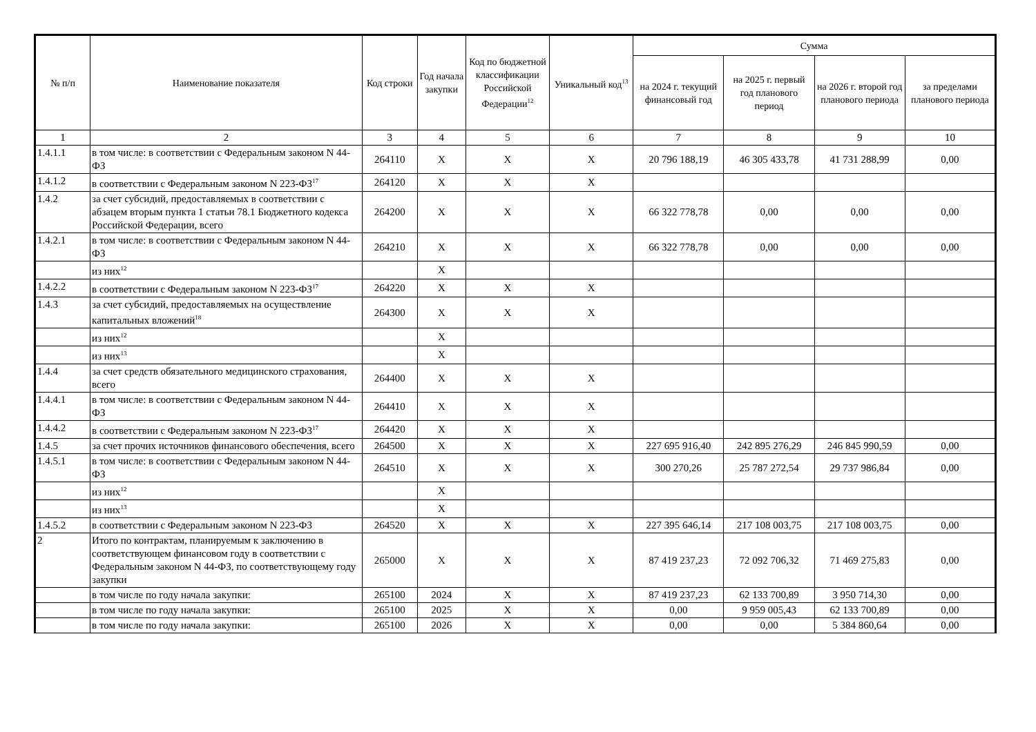| № п/п | Наименование показателя | Код строки | Год начала закупки | Код по бюджетной классификации Российской Федерации<sup>12</sup> | Уникальный код<sup>13</sup> | Сумма | | | |
| --- | --- | --- | --- | --- | --- | --- | --- | --- | --- |
| | | | | | | на 2024 г. текущий финансовый год | на 2025 г. первый год планового период | на 2026 г. второй год планового периода | за пределами планового периода |
| 1 | 2 | 3 | 4 | 5 | 6 | 7 | 8 | 9 | 10 |
| 1.4.1.1 | в том числе: в соответствии с Федеральным законом N 44-ФЗ | 264110 | X | X | X | 20 796 188,19 | 46 305 433,78 | 41 731 288,99 | 0,00 |
| 1.4.1.2 | в соответствии с Федеральным законом N 223-ФЗ<sup>17</sup> | 264120 | X | X | X | | | | |
| 1.4.2 | за счет субсидий, предоставляемых в соответствии с абзацем вторым пункта 1 статьи 78.1 Бюджетного кодекса Российской Федерации, всего | 264200 | X | X | X | 66 322 778,78 | 0,00 | 0,00 | 0,00 |
| 1.4.2.1 | в том числе: в соответствии с Федеральным законом N 44-ФЗ | 264210 | X | X | X | 66 322 778,78 | 0,00 | 0,00 | 0,00 |
| | из них<sup>12</sup> | | X | | | | | | |
| 1.4.2.2 | в соответствии с Федеральным законом N 223-ФЗ<sup>17</sup> | 264220 | X | X | X | | | | |
| 1.4.3 | за счет субсидий, предоставляемых на осуществление капитальных вложений<sup>18</sup> | 264300 | X | X | X | | | | |
| | из них<sup>12</sup> | | X | | | | | | |
| | из них<sup>13</sup> | | X | | | | | | |
| 1.4.4 | за счет средств обязательного медицинского страхования, всего | 264400 | X | X | X | | | | |
| 1.4.4.1 | в том числе: в соответствии с Федеральным законом N 44-ФЗ | 264410 | X | X | X | | | | |
| 1.4.4.2 | в соответствии с Федеральным законом N 223-ФЗ<sup>17</sup> | 264420 | X | X | X | | | | |
| 1.4.5 | за счет прочих источников финансового обеспечения, всего | 264500 | X | X | X | 227 695 916,40 | 242 895 276,29 | 246 845 990,59 | 0,00 |
| 1.4.5.1 | в том числе: в соответствии с Федеральным законом N 44-ФЗ | 264510 | X | X | X | 300 270,26 | 25 787 272,54 | 29 737 986,84 | 0,00 |
| | из них<sup>12</sup> | | X | | | | | | |
| | из них<sup>13</sup> | | X | | | | | | |
| 1.4.5.2 | в соответствии с Федеральным законом N 223-ФЗ | 264520 | X | X | X | 227 395 646,14 | 217 108 003,75 | 217 108 003,75 | 0,00 |
| 2 | Итого по контрактам, планируемым к заключению в соответствующем финансовом году в соответствии с Федеральным законом N 44-ФЗ, по соответствующему году закупки | 265000 | X | X | X | 87 419 237,23 | 72 092 706,32 | 71 469 275,83 | 0,00 |
| | в том числе по году начала закупки: | 265100 | 2024 | X | X | 87 419 237,23 | 62 133 700,89 | 3 950 714,30 | 0,00 |
| | в том числе по году начала закупки: | 265100 | 2025 | X | X | 0,00 | 9 959 005,43 | 62 133 700,89 | 0,00 |
| | в том числе по году начала закупки: | 265100 | 2026 | X | X | 0,00 | 0,00 | 5 384 860,64 | 0,00 |